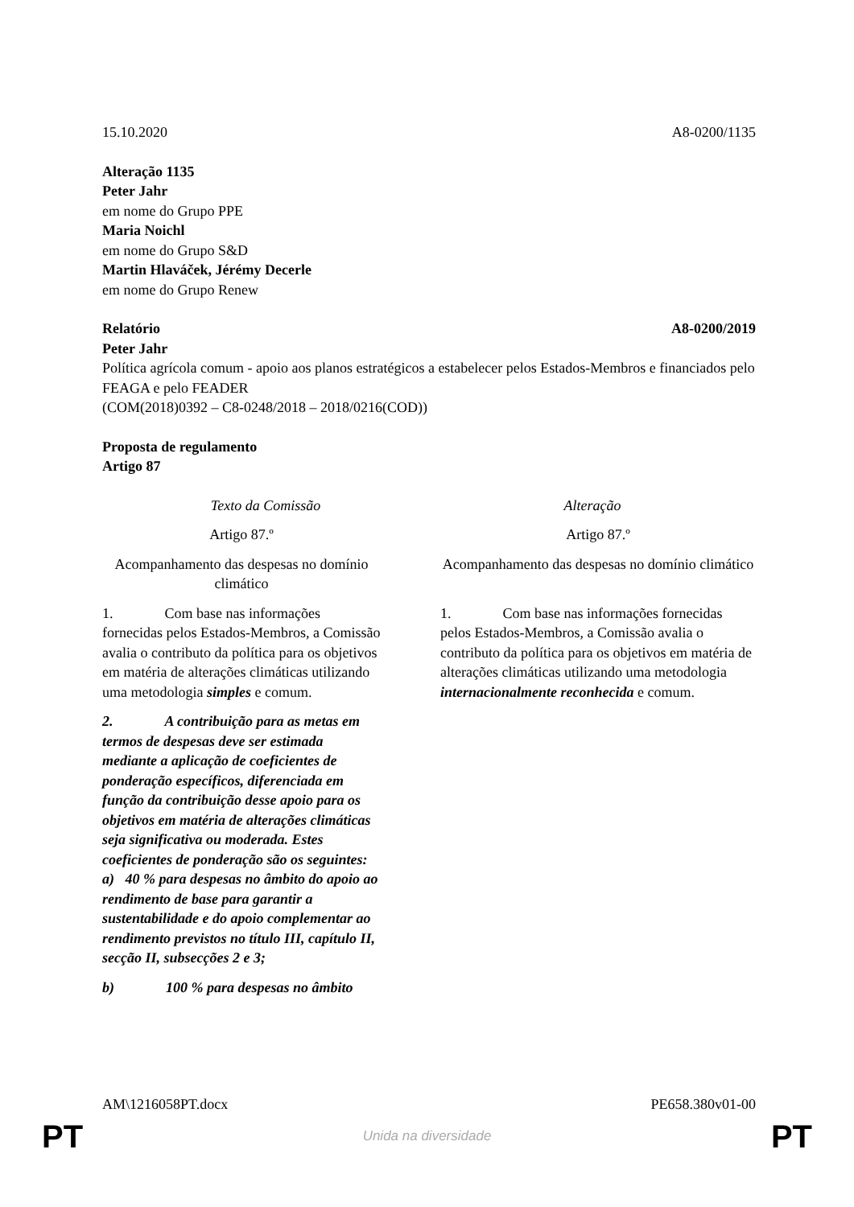15.10.2020 A8-0200/1135
Alteração 1135
Peter Jahr
em nome do Grupo PPE
Maria Noichl
em nome do Grupo S&D
Martin Hlaváček, Jérémy Decerle
em nome do Grupo Renew
Relatório A8-0200/2019
Peter Jahr
Política agrícola comum - apoio aos planos estratégicos a estabelecer pelos Estados-Membros e financiados pelo FEAGA e pelo FEADER
(COM(2018)0392 – C8-0248/2018 – 2018/0216(COD))
Proposta de regulamento
Artigo 87
| Texto da Comissão | Alteração |
| --- | --- |
| Artigo 87.º | Artigo 87.º |
| Acompanhamento das despesas no domínio climático | Acompanhamento das despesas no domínio climático |
| 1. Com base nas informações fornecidas pelos Estados-Membros, a Comissão avalia o contributo da política para os objetivos em matéria de alterações climáticas utilizando uma metodologia simples e comum. | 1. Com base nas informações fornecidas pelos Estados-Membros, a Comissão avalia o contributo da política para os objetivos em matéria de alterações climáticas utilizando uma metodologia internacionalmente reconhecida e comum. |
| 2. A contribuição para as metas em termos de despesas deve ser estimada mediante a aplicação de coeficientes de ponderação específicos, diferenciada em função da contribuição desse apoio para os objetivos em matéria de alterações climáticas seja significativa ou moderada. Estes coeficientes de ponderação são os seguintes: a) 40 % para despesas no âmbito do apoio ao rendimento de base para garantir a sustentabilidade e do apoio complementar ao rendimento previstos no título III, capítulo II, secção II, subsecções 2 e 3; | |
| b) 100 % para despesas no âmbito | |
AM\1216058PT.docx PE658.380v01-00
PT Unida na diversidade PT